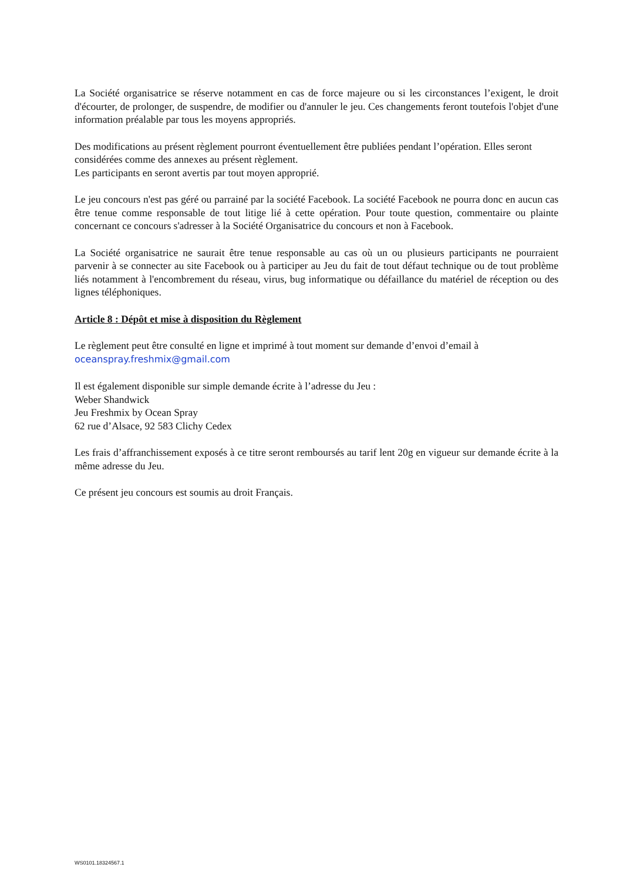La Société organisatrice se réserve notamment en cas de force majeure ou si les circonstances l’exigent, le droit d'écourter, de prolonger, de suspendre, de modifier ou d'annuler le jeu. Ces changements feront toutefois l'objet d'une information préalable par tous les moyens appropriés.
Des modifications au présent règlement pourront éventuellement être publiées pendant l’opération. Elles seront considérées comme des annexes au présent règlement.
Les participants en seront avertis par tout moyen approprié.
Le jeu concours n'est pas géré ou parrainé par la société Facebook. La société Facebook ne pourra donc en aucun cas être tenue comme responsable de tout litige lié à cette opération. Pour toute question, commentaire ou plainte concernant ce concours s'adresser à la Société Organisatrice du concours et non à Facebook.
La Société organisatrice ne saurait être tenue responsable au cas où un ou plusieurs participants ne pourraient parvenir à se connecter au site Facebook ou à participer au Jeu du fait de tout défaut technique ou de tout problème liés notamment à l'encombrement du réseau, virus, bug informatique ou défaillance du matériel de réception ou des lignes téléphoniques.
Article 8 : Dépôt et mise à disposition du Règlement
Le règlement peut être consulté en ligne et imprimé à tout moment sur demande d’envoi d’email à oceanspray.freshmix@gmail.com
Il est également disponible sur simple demande écrite à l’adresse du Jeu :
Weber Shandwick
Jeu Freshmix by Ocean Spray
62 rue d’Alsace, 92 583 Clichy Cedex
Les frais d’affranchissement exposés à ce titre seront remboursés au tarif lent 20g en vigueur sur demande écrite à la même adresse du Jeu.
Ce présent jeu concours est soumis au droit Français.
WS0101.18324567.1